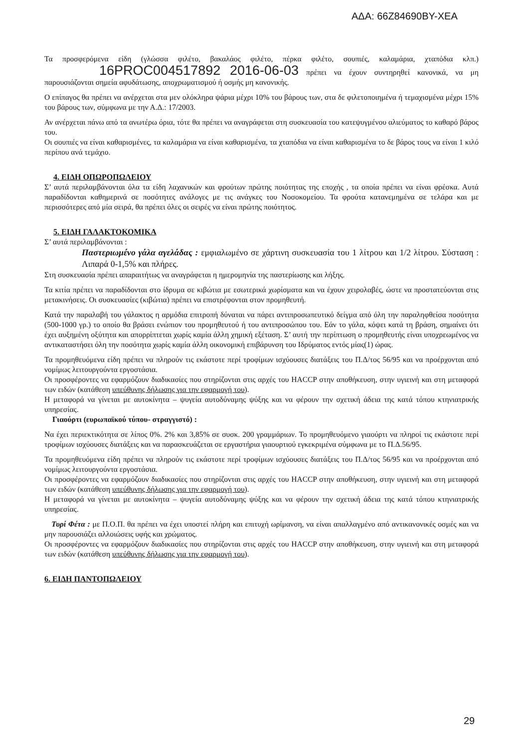ΑΔΑ: 66Ζ84690ΒΥ-ΧΕΑ
Τα προσφερόμενα είδη (γλώσσα φιλέτο, βακαλάος φιλέτο, πέρκα φιλέτο, σουπιές, καλαμάρια, χταπόδια κλπ.) 16PROC004517892 2016-06-03 πρέπει να έχουν συντηρηθεί κανονικά, να μη παρουσιάζονται σημεία αφυδάτωσης, αποχρωματισμού ή οσμής μη κανονικής.
Ο επίπαγος θα πρέπει να ανέρχεται στα μεν ολόκληρα ψάρια μέχρι 10% του βάρους των, στα δε φιλετοποιημένα ή τεμαχισμένα μέχρι 15% του βάρους των, σύμφωνα με την Α.Δ.: 17/2003.
Αν ανέρχεται πάνω από τα ανωτέρω όρια, τότε θα πρέπει να αναγράφεται στη συσκευασία του κατεψυγμένου αλιεύματος το καθαρό βάρος του.
Οι σουπιές να είναι καθαρισμένες, τα καλαμάρια να είναι καθαρισμένα, τα χταπόδια να είναι καθαρισμένα το δε βάρος τους να είναι 1 κιλό περίπου ανά τεμάχιο.
4. ΕΙΔΗ ΟΠΩΡΟΠΩΛΕΙΟΥ
Σ’ αυτά περιλαμβάνονται όλα τα είδη λαχανικών και φρούτων πρώτης ποιότητας της εποχής , τα οποία πρέπει να είναι φρέσκα. Αυτά παραδίδονται καθημερινά σε ποσότητες ανάλογες με τις ανάγκες του Νοσοκομείου. Τα φρούτα κατανεμημένα σε τελάρα και με περισσότερες από μία σειρά, θα πρέπει όλες οι σειρές να είναι πρώτης ποιότητος.
5. ΕΙΔΗ ΓΑΛΑΚΤΟΚΟΜΙΚΑ
Σ’ αυτά περιλαμβάνονται :
Παστεριωμένο γάλα αγελάδας : εμφιαλωμένο σε χάρτινη συσκευασία του 1 λίτρου και 1/2 λίτρου. Σύσταση : Λιπαρά 0-1,5% και πλήρες.
Στη συσκευασία πρέπει απαραιτήτως να αναγράφεται η ημερομηνία της παστερίωσης και λήξης.
Τα κιτία πρέπει να παραδίδονται στο ίδρυμα σε κιβώτια με εσωτερικά χωρίσματα και να έχουν χειρολαβές, ώστε να προστατεύονται στις μετακινήσεις. Οι συσκευασίες (κιβώτια) πρέπει να επιστρέφονται στον προμηθευτή.
Κατά την παραλαβή του γάλακτος η αρμόδια επιτροπή δύναται να πάρει αντιπροσωπευτικό δείγμα από όλη την παραληφθείσα ποσότητα (500-1000 γρ.) το οποίο θα βράσει ενώπιον του προμηθευτού ή του αντιπροσώπου του. Εάν το γάλα, κόψει κατά τη βράση, σημαίνει ότι έχει αυξημένη οξύτητα και απορρίπτεται χωρίς καμία άλλη χημική εξέταση. Σ’ αυτή την περίπτωση ο προμηθευτής είναι υποχρεωμένος να αντικαταστήσει όλη την ποσότητα χωρίς καμία άλλη οικονομική επιβάρυνση του Ιδρύματος εντός μίας(1) ώρας.
Τα προμηθευόμενα είδη πρέπει να πληρούν τις εκάστοτε περί τροφίμων ισχύουσες διατάξεις του Π.Δ/τος 56/95 και να προέρχονται από νομίμως λειτουργούντα εργοστάσια.
Οι προσφέροντες να εφαρμόζουν διαδικασίες που στηρίζονται στις αρχές του HACCP στην αποθήκευση, στην υγιεινή και στη μεταφορά των ειδών (κατάθεση υπεύθυνης δήλωσης για την εφαρμογή του).
Η μεταφορά να γίνεται με αυτοκίνητα – ψυγεία αυτοδύναμης ψύξης και να φέρουν την σχετική άδεια της κατά τόπου κτηνιατρικής υπηρεσίας.
Γιαούρτι (ευρωπαϊκού τύπου- στραγγιστό) :
Να έχει περιεκτικότητα σε λίπος 0%. 2% και 3,85% σε συσκ. 200 γραμμάριων. Το προμηθευόμενο γιαούρτι να πληροί τις εκάστοτε περί τροφίμων ισχύουσες διατάξεις και να παρασκευάζεται σε εργαστήρια γιαουρτιού εγκεκριμένα σύμφωνα με το Π.Δ.56/95.
Τα προμηθευόμενα είδη πρέπει να πληρούν τις εκάστοτε περί τροφίμων ισχύουσες διατάξεις του Π.Δ/τος 56/95 και να προέρχονται από νομίμως λειτουργούντα εργοστάσια.
Οι προσφέροντες να εφαρμόζουν διαδικασίες που στηρίζονται στις αρχές του HACCP στην αποθήκευση, στην υγιεινή και στη μεταφορά των ειδών (κατάθεση υπεύθυνης δήλωσης για την εφαρμογή του).
Η μεταφορά να γίνεται με αυτοκίνητα – ψυγεία αυτοδύναμης ψύξης και να φέρουν την σχετική άδεια της κατά τόπου κτηνιατρικής υπηρεσίας.
Τυρί Φέτα : με Π.Ο.Π. θα πρέπει να έχει υποστεί πλήρη και επιτυχή ωρίμανση, να είναι απαλλαγμένο από αντικανονικές οσμές και να μην παρουσιάζει αλλοιώσεις υφής και χρώματος.
Οι προσφέροντες να εφαρμόζουν διαδικασίες που στηρίζονται στις αρχές του HACCP στην αποθήκευση, στην υγιεινή και στη μεταφορά των ειδών (κατάθεση υπεύθυνης δήλωσης για την εφαρμογή του).
6. ΕΙΔΗ ΠΑΝΤΟΠΩΛΕΙΟΥ
29